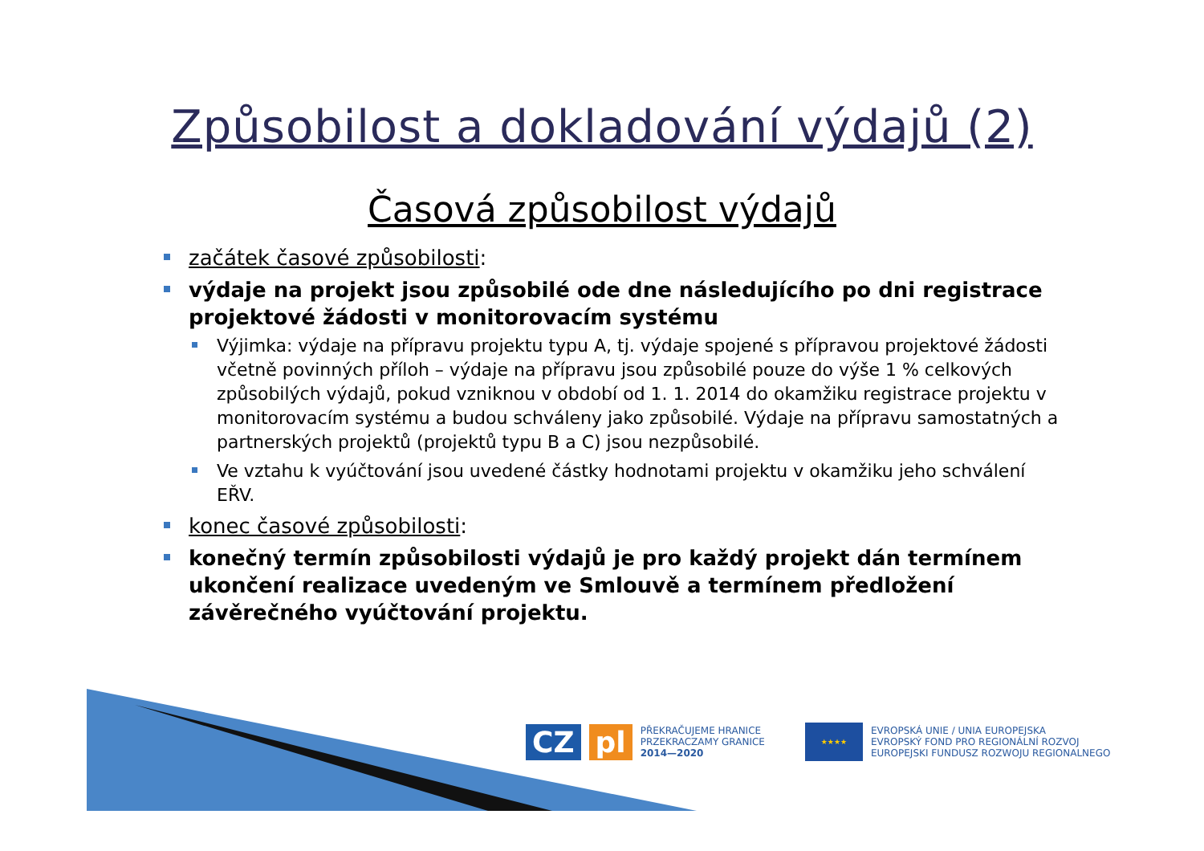Způsobilost a dokladování výdajů (2)
Časová způsobilost výdajů
začátek časové způsobilosti:
výdaje na projekt jsou způsobilé ode dne následujícího po dni registrace projektové žádosti v monitorovacím systému
Výjimka: výdaje na přípravu projektu typu A, tj. výdaje spojené s přípravou projektové žádosti včetně povinných příloh – výdaje na přípravu jsou způsobilé pouze do výše 1 % celkových způsobilých výdajů, pokud vzniknou v období od 1. 1. 2014 do okamžiku registrace projektu v monitorovacím systému a budou schváleny jako způsobilé. Výdaje na přípravu samostatných a partnerských projektů (projektů typu B a C) jsou nezpůsobilé.
Ve vztahu k vyúčtování jsou uvedené částky hodnotami projektu v okamžiku jeho schválení EŘV.
konec časové způsobilosti:
konečný termín způsobilosti výdajů je pro každý projekt dán termínem ukončení realizace uvedeným ve Smlouvě a termínem předložení závěrečného vyúčtování projektu.
CZ pl
PŘEKRAČUJEME HRANICE
PRZEKRACZAMY GRANICE
2014—2020
★★★★
EVROPSKÁ UNIE / UNIA EUROPEJSKA
EVROPSKÝ FOND PRO REGIONÁLNÍ ROZVOJ
EUROPEJSKI FUNDUSZ ROZWOJU REGIONALNEGO